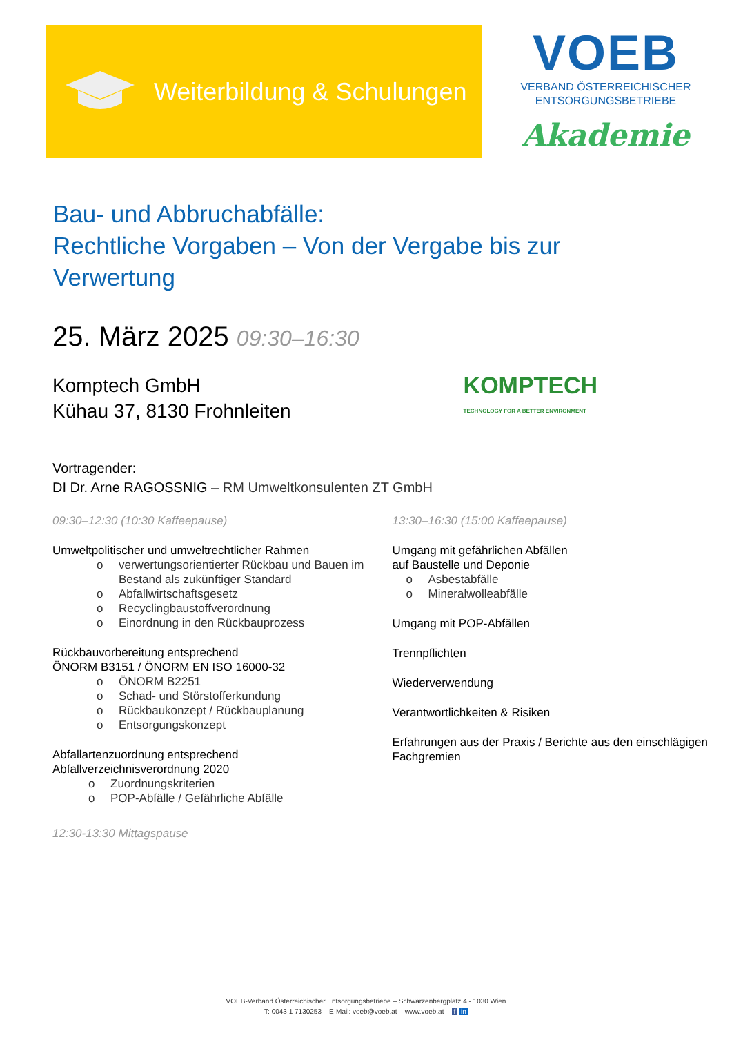Weiterbildung & Schulungen
VOEB
VERBAND ÖSTERREICHISCHER
ENTSORGUNGSBETRIEBE
Akademie
Bau- und Abbruchabfälle:
Rechtliche Vorgaben – Von der Vergabe bis zur
Verwertung
25. März 2025 09:30–16:30
Komptech GmbH
Kühau 37, 8130 Frohnleiten
KOMPTECH
TECHNOLOGY FOR A BETTER ENVIRONMENT
Vortragender:
DI Dr. Arne RAGOSSNIG – RM Umweltkonsulenten ZT GmbH
09:30–12:30 (10:30 Kaffeepause)
Umweltpolitischer und umweltrechtlicher Rahmen
o verwertungsorientierter Rückbau und Bauen im Bestand als zukünftiger Standard
o Abfallwirtschaftsgesetz
o Recyclingbaustoffverordnung
o Einordnung in den Rückbauprozess
Rückbauvorbereitung entsprechend
ÖNORM B3151 / ÖNORM EN ISO 16000-32
o ÖNORM B2251
o Schad- und Störstofferkundung
o Rückbaukonzept / Rückbauplanung
o Entsorgungskonzept
Abfallartenzuordnung entsprechend
Abfallverzeichnisverordnung 2020
o Zuordnungskriterien
o POP-Abfälle / Gefährliche Abfälle
12:30-13:30 Mittagspause
13:30–16:30 (15:00 Kaffeepause)
Umgang mit gefährlichen Abfällen
auf Baustelle und Deponie
o Asbestabfälle
o Mineralwolleabfälle
Umgang mit POP-Abfällen
Trennpflichten
Wiederverwendung
Verantwortlichkeiten & Risiken
Erfahrungen aus der Praxis / Berichte aus den einschlägigen Fachgremien
VOEB-Verband Österreichischer Entsorgungsbetriebe – Schwarzenbergplatz 4 - 1030 Wien
T: 0043 1 7130253 – E-Mail: voeb@voeb.at – www.voeb.at – f in